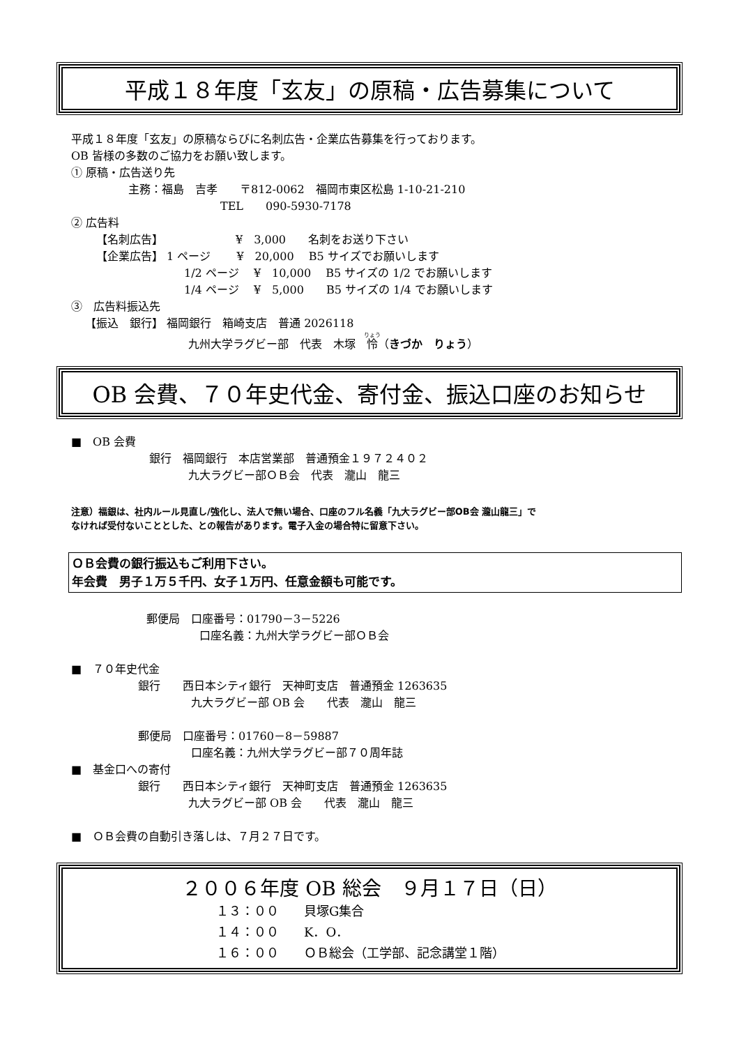平成１８年度「玄友」の原稿・広告募集について
平成１８年度「玄友」の原稿ならびに名刺広告・企業広告募集を行っております。
OB 皆様の多数のご協力をお願い致します。
① 原稿・広告送り先
主務：福島　吉孝　　〒812-0062　福岡市東区松島 1-10-21-210
TEL　　090-5930-7178
② 広告料
【名刺広告】　　　　　　　¥　3,000　　名刺をお送り下さい
【企業広告】 1 ページ　　 ¥　20,000　 B5 サイズでお願いします
1/2 ページ　 ¥　10,000　 B5 サイズの 1/2 でお願いします
1/4 ページ　 ¥　5,000　　B5 サイズの 1/4 でお願いします
③　広告料振込先
【振込　銀行】 福岡銀行　箱崎支店　普通 2026118
九州大学ラグビー部　代表　木塚　怜（きづか　りょう）
OB 会費、７０年史代金、寄付金、振込口座のお知らせ
■　OB 会費
銀行　福岡銀行　本店営業部　普通預金１９７２４０２
九大ラグビー部ＯＢ会　代表　瀧山　龍三
注意）福銀は、社内ルール見直し/強化し、法人で無い場合、口座のフル名義「九大ラグビー部OB会 瀧山龍三」で
なければ受付ないこととした、との報告があります。電子入金の場合特に留意下さい。
ＯＢ会費の銀行振込もご利用下さい。
年会費　男子１万５千円、女子１万円、任意金額も可能です。
郵便局　口座番号：01790－3－5226
口座名義：九州大学ラグビー部ＯＢ会
■　７０年史代金
銀行　　西日本シティ銀行　天神町支店　普通預金 1263635
九大ラグビー部 OB 会　　代表　瀧山　龍三
郵便局　口座番号：01760－8－59887
口座名義：九州大学ラグビー部７０周年誌
■　基金口への寄付
銀行　　西日本シティ銀行　天神町支店　普通預金 1263635
九大ラグビー部 OB 会　　代表　瀧山　龍三
■　ＯＢ会費の自動引き落しは、７月２７日です。
２００６年度 OB 総会　９月１７日（日）
１３：００　　貝塚G集合
１４：００　　K．O．
１６：００　　ＯＢ総会（工学部、記念講堂１階）